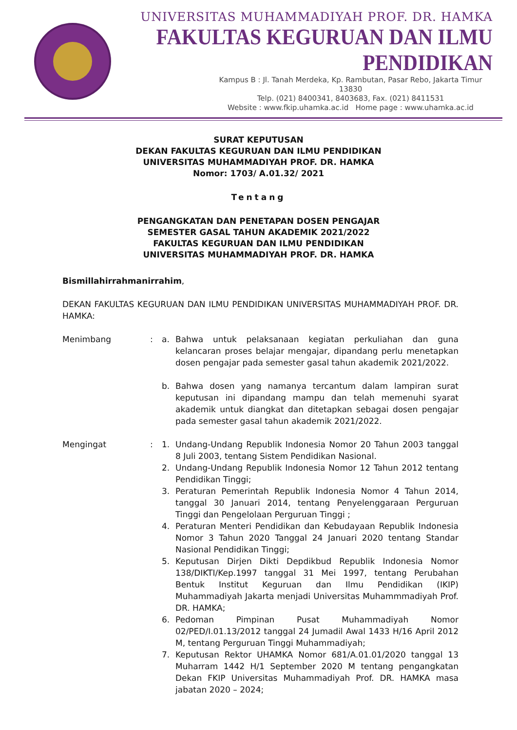UNIVERSITAS MUHAMMADIYAH PROF. DR. HAMKA
FAKULTAS KEGURUAN DAN ILMU PENDIDIKAN
Kampus B : Jl. Tanah Merdeka, Kp. Rambutan, Pasar Rebo, Jakarta Timur 13830
Telp. (021) 8400341, 8403683, Fax. (021) 8411531
Website : www.fkip.uhamka.ac.id Home page : www.uhamka.ac.id
SURAT KEPUTUSAN
DEKAN FAKULTAS KEGURUAN DAN ILMU PENDIDIKAN
UNIVERSITAS MUHAMMADIYAH PROF. DR. HAMKA
Nomor: 1703/ A.01.32/ 2021
Tentang
PENGANGKATAN DAN PENETAPAN DOSEN PENGAJAR
SEMESTER GASAL TAHUN AKADEMIK 2021/2022
FAKULTAS KEGURUAN DAN ILMU PENDIDIKAN
UNIVERSITAS MUHAMMADIYAH PROF. DR. HAMKA
Bismillahirrahmanirrahim,
DEKAN FAKULTAS KEGURUAN DAN ILMU PENDIDIKAN UNIVERSITAS MUHAMMADIYAH PROF. DR. HAMKA:
Menimbang : a. Bahwa untuk pelaksanaan kegiatan perkuliahan dan guna kelancaran proses belajar mengajar, dipandang perlu menetapkan dosen pengajar pada semester gasal tahun akademik 2021/2022.
b. Bahwa dosen yang namanya tercantum dalam lampiran surat keputusan ini dipandang mampu dan telah memenuhi syarat akademik untuk diangkat dan ditetapkan sebagai dosen pengajar pada semester gasal tahun akademik 2021/2022.
Mengingat : 1. Undang-Undang Republik Indonesia Nomor 20 Tahun 2003 tanggal 8 Juli 2003, tentang Sistem Pendidikan Nasional.
2. Undang-Undang Republik Indonesia Nomor 12 Tahun 2012 tentang Pendidikan Tinggi;
3. Peraturan Pemerintah Republik Indonesia Nomor 4 Tahun 2014, tanggal 30 Januari 2014, tentang Penyelenggaraan Perguruan Tinggi dan Pengelolaan Perguruan Tinggi ;
4. Peraturan Menteri Pendidikan dan Kebudayaan Republik Indonesia Nomor 3 Tahun 2020 Tanggal 24 Januari 2020 tentang Standar Nasional Pendidikan Tinggi;
5. Keputusan Dirjen Dikti Depdikbud Republik Indonesia Nomor 138/DIKTI/Kep.1997 tanggal 31 Mei 1997, tentang Perubahan Bentuk Institut Keguruan dan Ilmu Pendidikan (IKIP) Muhammadiyah Jakarta menjadi Universitas Muhammmadiyah Prof. DR. HAMKA;
6. Pedoman Pimpinan Pusat Muhammadiyah Nomor 02/PED/I.01.13/2012 tanggal 24 Jumadil Awal 1433 H/16 April 2012 M, tentang Perguruan Tinggi Muhammadiyah;
7. Keputusan Rektor UHAMKA Nomor 681/A.01.01/2020 tanggal 13 Muharram 1442 H/1 September 2020 M tentang pengangkatan Dekan FKIP Universitas Muhammadiyah Prof. DR. HAMKA masa jabatan 2020 – 2024;